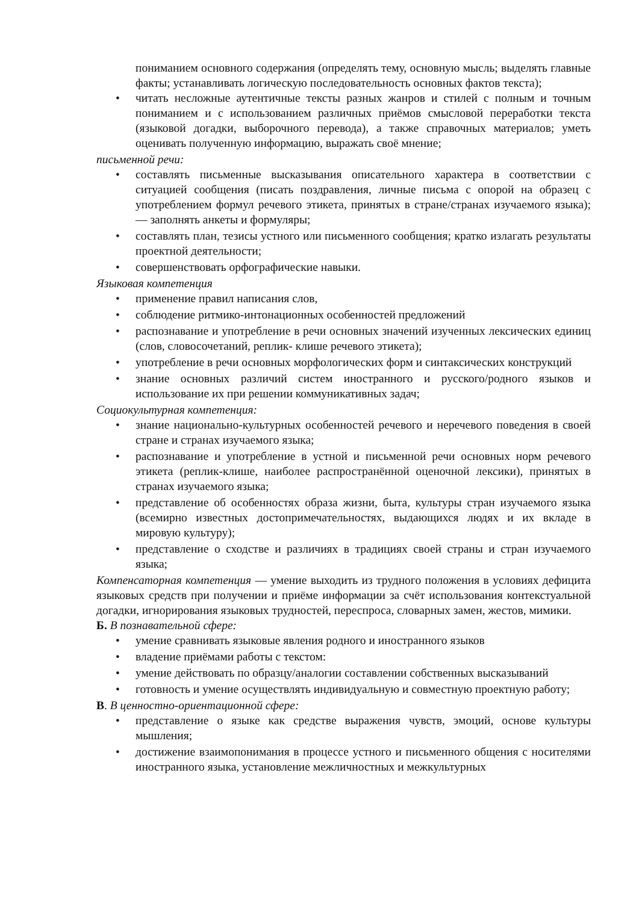пониманием основного содержания (определять тему, основную мысль; выделять главные факты; устанавливать логическую последовательность основных фактов текста);
• читать несложные аутентичные тексты разных жанров и стилей с полным и точным пониманием и с использованием различных приёмов смысловой переработки текста (языковой догадки, выборочного перевода), а также справочных материалов; уметь оценивать полученную информацию, выражать своё мнение;
письменной речи:
• составлять письменные высказывания описательного характера в соответствии с ситуацией сообщения (писать поздравления, личные письма с опорой на образец с употреблением формул речевого этикета, принятых в стране/странах изучаемого языка); — заполнять анкеты и формуляры;
• составлять план, тезисы устного или письменного сообщения; кратко излагать результаты проектной деятельности;
• совершенствовать орфографические навыки.
Языковая компетенция
• применение правил написания слов,
• соблюдение ритмико-интонационных особенностей предложений
• распознавание и употребление в речи основных значений изученных лексических единиц (слов, словосочетаний, реплик- клише речевого этикета);
• употребление в речи основных морфологических форм и синтаксических конструкций
• знание основных различий систем иностранного и русского/родного языков и использование их при решении коммуникативных задач;
Социокультурная компетенция:
• знание национально-культурных особенностей речевого и неречевого поведения в своей стране и странах изучаемого языка;
• распознавание и употребление в устной и письменной речи основных норм речевого этикета (реплик-клише, наиболее распространённой оценочной лексики), принятых в странах изучаемого языка;
• представление об особенностях образа жизни, быта, культуры стран изучаемого языка (всемирно известных достопримечательностях, выдающихся людях и их вкладе в мировую культуру);
• представление о сходстве и различиях в традициях своей страны и стран изучаемого языка;
Компенсаторная компетенция — умение выходить из трудного положения в условиях дефицита языковых средств при получении и приёме информации за счёт использования контекстуальной догадки, игнорирования языковых трудностей, переспроса, словарных замен, жестов, мимики.
Б. В познавательной сфере:
• умение сравнивать языковые явления родного и иностранного языков
• владение приёмами работы с текстом:
• умение действовать по образцу/аналогии составлении собственных высказываний
• готовность и умение осуществлять индивидуальную и совместную проектную работу;
В. В ценностно-ориентационной сфере:
• представление о языке как средстве выражения чувств, эмоций, основе культуры мышления;
• достижение взаимопонимания в процессе устного и письменного общения с носителями иностранного языка, установление межличностных и межкультурных